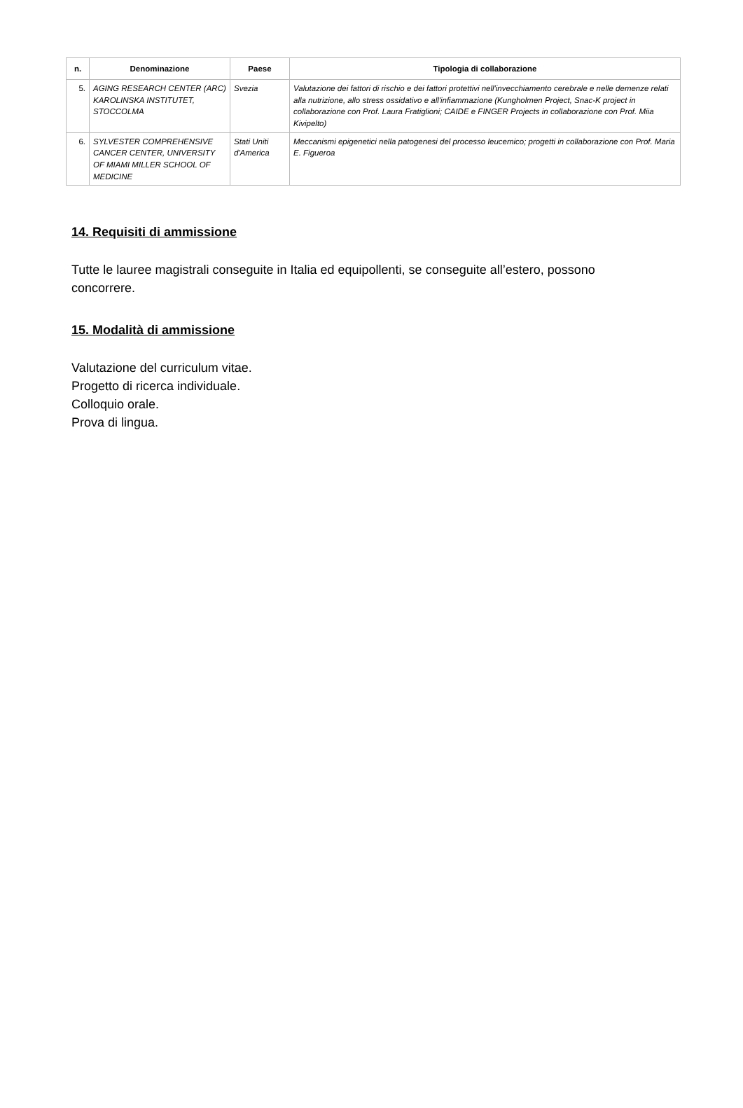| n. | Denominazione | Paese | Tipologia di collaborazione |
| --- | --- | --- | --- |
| 5. | AGING RESEARCH CENTER (ARC) KAROLINSKA INSTITUTET, STOCCOLMA | Svezia | Valutazione dei fattori di rischio e dei fattori protettivi nell'invecchiamento cerebrale e nelle demenze relati alla nutrizione, allo stress ossidativo e all'infiammazione (Kungholmen Project, Snac-K project in collaborazione con Prof. Laura Fratiglioni; CAIDE e FINGER Projects in collaborazione con Prof. Miia Kivipelto) |
| 6. | SYLVESTER COMPREHENSIVE CANCER CENTER, UNIVERSITY OF MIAMI MILLER SCHOOL OF MEDICINE | Stati Uniti d'America | Meccanismi epigenetici nella patogenesi del processo leucemico; progetti in collaborazione con Prof. Maria E. Figueroa |
14. Requisiti di ammissione
Tutte le lauree magistrali conseguite in Italia ed equipollenti, se conseguite all’estero, possono concorrere.
15. Modalità di ammissione
Valutazione del curriculum vitae.
Progetto di ricerca individuale.
Colloquio orale.
Prova di lingua.